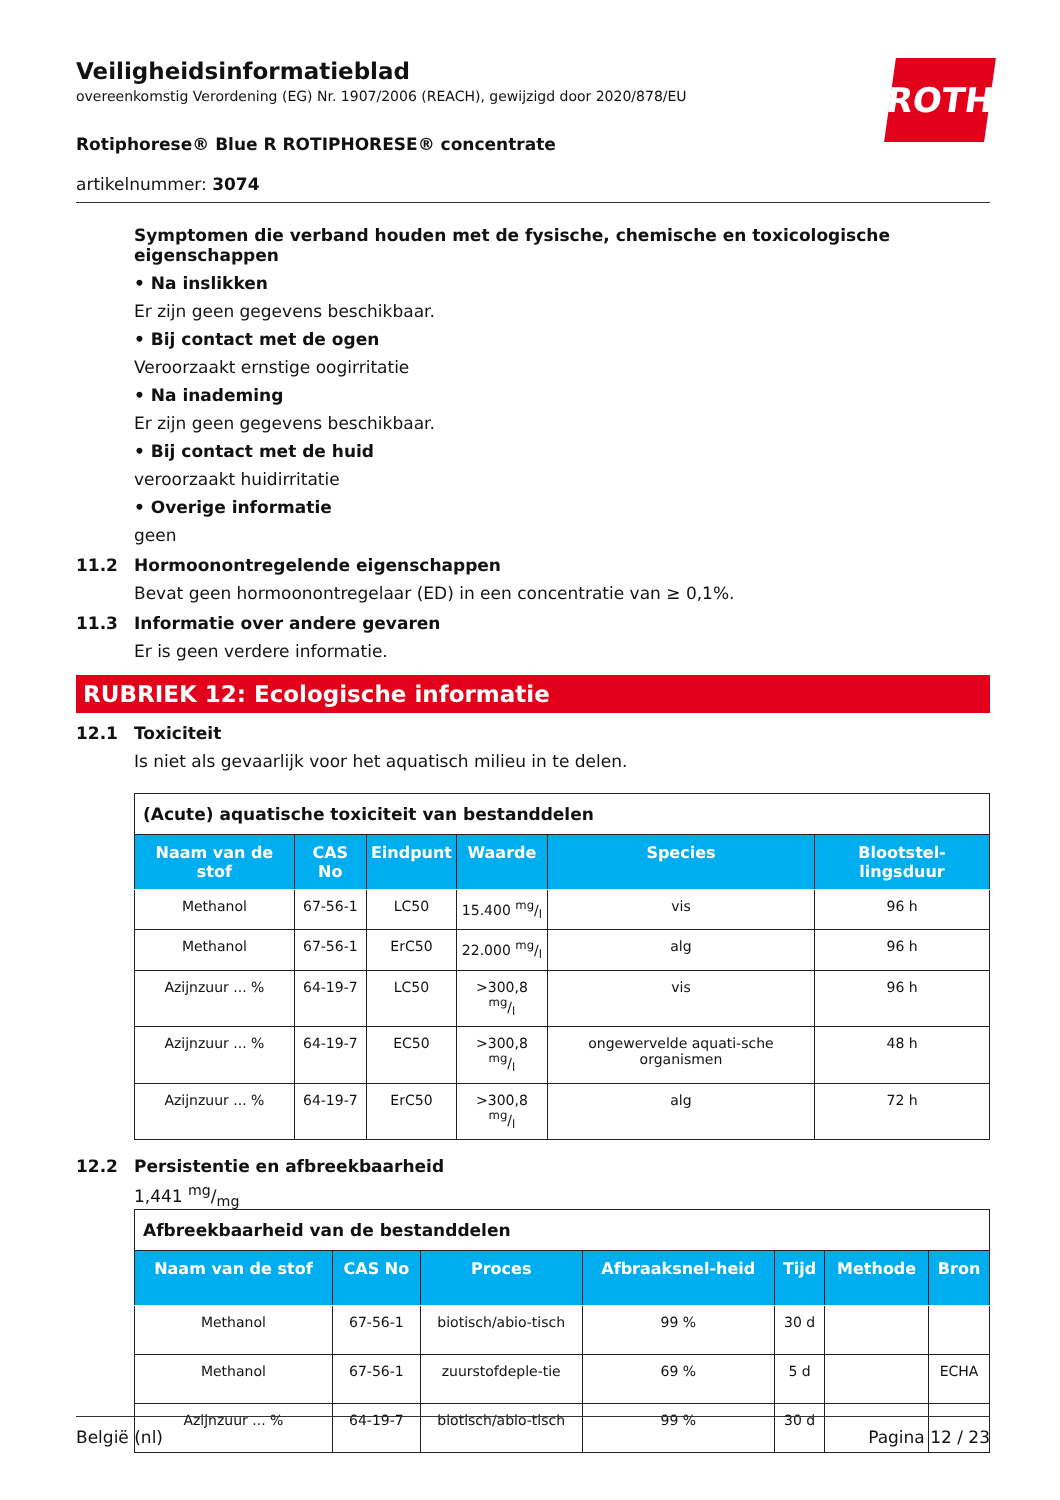ROTH
Veiligheidsinformatieblad
overeenkomstig Verordening (EG) Nr. 1907/2006 (REACH), gewijzigd door 2020/878/EU
Rotiphorese® Blue R ROTIPHORESE® concentrate
artikelnummer: 3074
Symptomen die verband houden met de fysische, chemische en toxicologische eigenschappen
• Na inslikken
Er zijn geen gegevens beschikbaar.
• Bij contact met de ogen
Veroorzaakt ernstige oogirritatie
• Na inademing
Er zijn geen gegevens beschikbaar.
• Bij contact met de huid
veroorzaakt huidirritatie
• Overige informatie
geen
11.2 Hormoonontregelende eigenschappen
Bevat geen hormoonontregelaar (ED) in een concentratie van ≥ 0,1%.
11.3 Informatie over andere gevaren
Er is geen verdere informatie.
RUBRIEK 12: Ecologische informatie
12.1 Toxiciteit
Is niet als gevaarlijk voor het aquatisch milieu in te delen.
| (Acute) aquatische toxiciteit van bestanddelen | | | | | |
| Naam van de stof | CAS No | Eindpunt | Waarde | Species | Blootstel-lingsduur |
| Methanol | 67-56-1 | LC50 | 15.400 mg/l | vis | 96 h |
| Methanol | 67-56-1 | ErC50 | 22.000 mg/l | alg | 96 h |
| Azijnzuur ... % | 64-19-7 | LC50 | >300,8 mg/l | vis | 96 h |
| Azijnzuur ... % | 64-19-7 | EC50 | >300,8 mg/l | ongewervelde aquati-sche organismen | 48 h |
| Azijnzuur ... % | 64-19-7 | ErC50 | >300,8 mg/l | alg | 72 h |
12.2 Persistentie en afbreekbaarheid
1,441 mg/mg
| Afbreekbaarheid van de bestanddelen | | | | | | |
| Naam van de stof | CAS No | Proces | Afbraaksnel-heid | Tijd | Methode | Bron |
| Methanol | 67-56-1 | biotisch/abio-tisch | 99 % | 30 d | | |
| Methanol | 67-56-1 | zuurstofdeple-tie | 69 % | 5 d | | ECHA |
| Azijnzuur ... % | 64-19-7 | biotisch/abio-tisch | 99 % | 30 d | | |
België (nl) Pagina 12 / 23